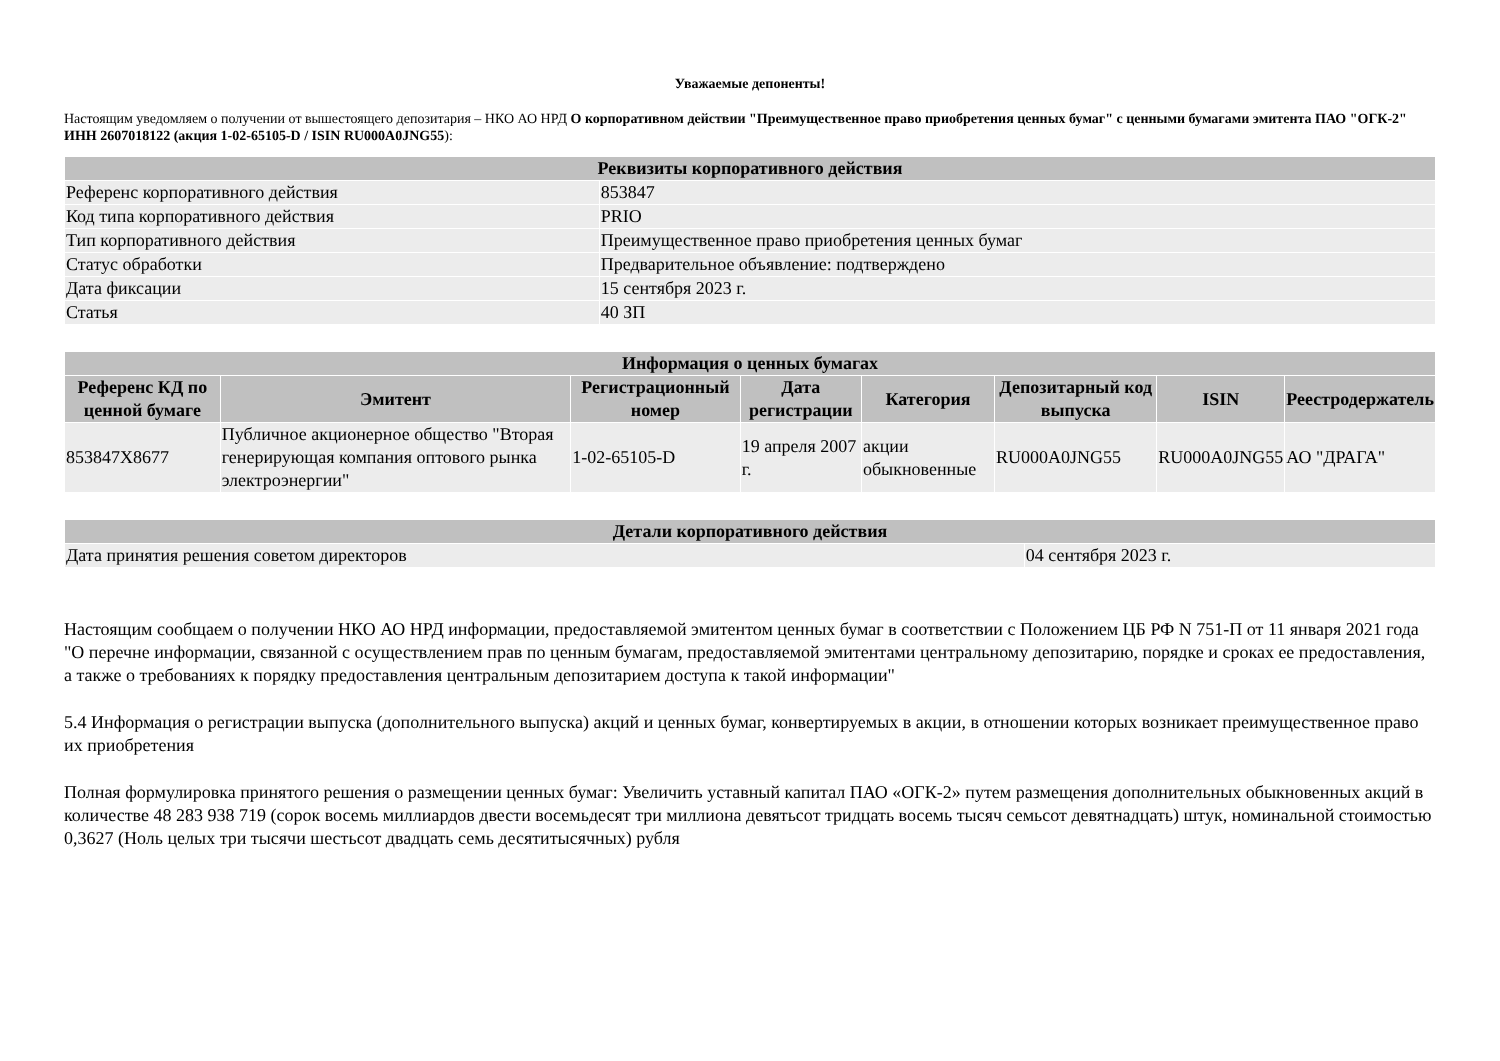Уважаемые депоненты!
Настоящим уведомляем о получении от вышестоящего депозитария – НКО АО НРД О корпоративном действии "Преимущественное право приобретения ценных бумаг" с ценными бумагами эмитента ПАО "ОГК-2" ИНН 2607018122 (акция 1-02-65105-D / ISIN RU000A0JNG55):
| Реквизиты корпоративного действия | |
| --- | --- |
| Референс корпоративного действия | 853847 |
| Код типа корпоративного действия | PRIO |
| Тип корпоративного действия | Преимущественное право приобретения ценных бумаг |
| Статус обработки | Предварительное объявление: подтверждено |
| Дата фиксации | 15 сентября 2023 г. |
| Статья | 40 ЗП |
| Информация о ценных бумагах | | | | | | | |
| --- | --- | --- | --- | --- | --- | --- | --- |
| Референс КД по ценной бумаге | Эмитент | Регистрационный номер | Дата регистрации | Категория | Депозитарный код выпуска | ISIN | Реестродержатель |
| 853847X8677 | Публичное акционерное общество "Вторая генерирующая компания оптового рынка электроэнергии" | 1-02-65105-D | 19 апреля 2007 г. | акции обыкновенные | RU000A0JNG55 | RU000A0JNG55 | АО "ДРАГА" |
| Детали корпоративного действия | |
| --- | --- |
| Дата принятия решения советом директоров | 04 сентября 2023 г. |
Настоящим сообщаем о получении НКО АО НРД информации, предоставляемой эмитентом ценных бумаг в соответствии с Положением ЦБ РФ N 751-П от 11 января 2021 года "О перечне информации, связанной с осуществлением прав по ценным бумагам, предоставляемой эмитентами центральному депозитарию, порядке и сроках ее предоставления, а также о требованиях к порядку предоставления центральным депозитарием доступа к такой информации"
5.4 Информация о регистрации выпуска (дополнительного выпуска) акций и ценных бумаг, конвертируемых в акции, в отношении которых возникает преимущественное право их приобретения
Полная формулировка принятого решения о размещении ценных бумаг: Увеличить уставный капитал ПАО «ОГК-2» путем размещения дополнительных обыкновенных акций в количестве 48 283 938 719 (сорок восемь миллиардов двести восемьдесят три миллиона девятьсот тридцать восемь тысяч семьсот девятнадцать) штук, номинальной стоимостью 0,3627 (Ноль целых три тысячи шестьсот двадцать семь десятитысячных) рубля